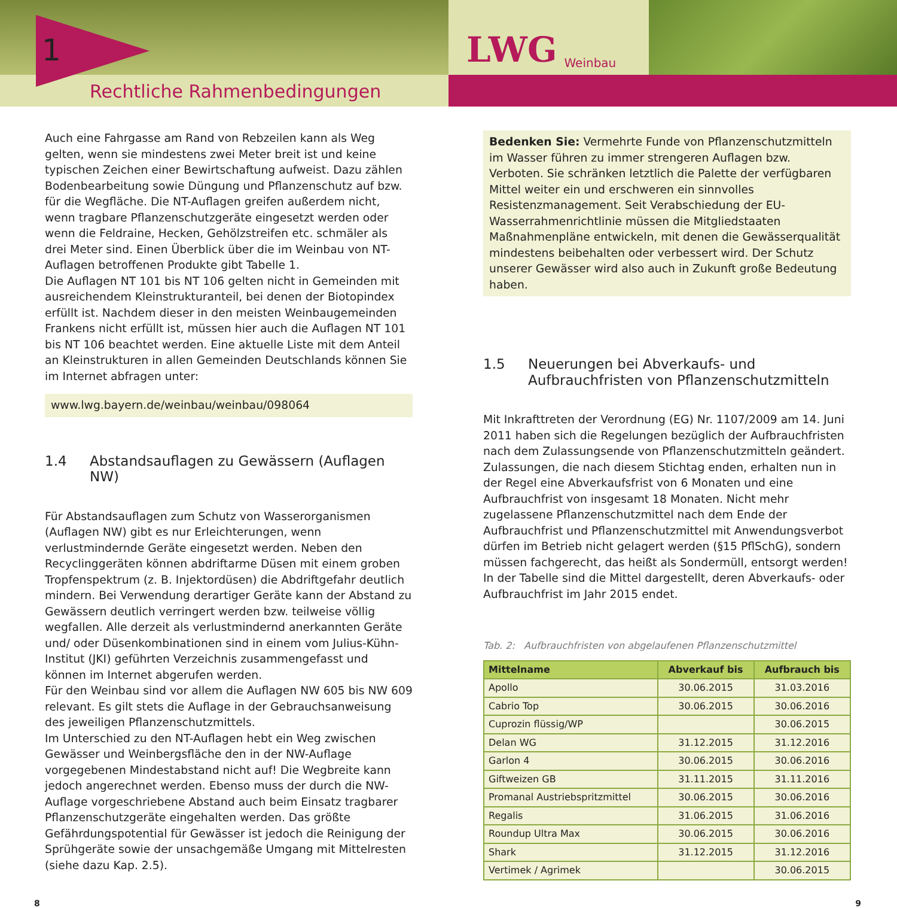1
Rechtliche Rahmenbedingungen
LWG Weinbau
Auch eine Fahrgasse am Rand von Rebzeilen kann als Weg gelten, wenn sie mindestens zwei Meter breit ist und keine typischen Zeichen einer Bewirtschaftung aufweist. Dazu zählen Bodenbearbeitung sowie Düngung und Pflanzenschutz auf bzw. für die Wegfläche. Die NT-Auflagen greifen außerdem nicht, wenn tragbare Pflanzenschutzgeräte eingesetzt werden oder wenn die Feldraine, Hecken, Gehölzstreifen etc. schmäler als drei Meter sind. Einen Überblick über die im Weinbau von NT-Auflagen betroffenen Produkte gibt Tabelle 1.
Die Auflagen NT 101 bis NT 106 gelten nicht in Gemeinden mit ausreichendem Kleinstrukturanteil, bei denen der Biotopindex erfüllt ist. Nachdem dieser in den meisten Weinbaugemeinden Frankens nicht erfüllt ist, müssen hier auch die Auflagen NT 101 bis NT 106 beachtet werden. Eine aktuelle Liste mit dem Anteil an Kleinstrukturen in allen Gemeinden Deutschlands können Sie im Internet abfragen unter:
www.lwg.bayern.de/weinbau/weinbau/098064
1.4 Abstandsauflagen zu Gewässern (Auflagen NW)
Für Abstandsauflagen zum Schutz von Wasserorganismen (Auflagen NW) gibt es nur Erleichterungen, wenn verlustmindernde Geräte eingesetzt werden. Neben den Recyclinggeräten können abdriftarme Düsen mit einem groben Tropfenspektrum (z. B. Injektordüsen) die Abdriftgefahr deutlich mindern. Bei Verwendung derartiger Geräte kann der Abstand zu Gewässern deutlich verringert werden bzw. teilweise völlig wegfallen. Alle derzeit als verlustmindernd anerkannten Geräte und/ oder Düsenkombinationen sind in einem vom Julius-Kühn-Institut (JKI) geführten Verzeichnis zusammengefasst und können im Internet abgerufen werden.
Für den Weinbau sind vor allem die Auflagen NW 605 bis NW 609 relevant. Es gilt stets die Auflage in der Gebrauchsanweisung des jeweiligen Pflanzenschutzmittels.
Im Unterschied zu den NT-Auflagen hebt ein Weg zwischen Gewässer und Weinbergsfläche den in der NW-Auflage vorgegebenen Mindestabstand nicht auf! Die Wegbreite kann jedoch angerechnet werden. Ebenso muss der durch die NW-Auflage vorgeschriebene Abstand auch beim Einsatz tragbarer Pflanzenschutzgeräte eingehalten werden. Das größte Gefährdungspotential für Gewässer ist jedoch die Reinigung der Sprühgeräte sowie der unsachgemäße Umgang mit Mittelresten (siehe dazu Kap. 2.5).
Bedenken Sie: Vermehrte Funde von Pflanzenschutzmitteln im Wasser führen zu immer strengeren Auflagen bzw. Verboten. Sie schränken letztlich die Palette der verfügbaren Mittel weiter ein und erschweren ein sinnvolles Resistenzmanagement. Seit Verabschiedung der EU-Wasserrahmenrichtlinie müssen die Mitgliedstaaten Maßnahmenpläne entwickeln, mit denen die Gewässerqualität mindestens beibehalten oder verbessert wird. Der Schutz unserer Gewässer wird also auch in Zukunft große Bedeutung haben.
1.5 Neuerungen bei Abverkaufs- und Aufbrauchfristen von Pflanzenschutzmitteln
Mit Inkrafttreten der Verordnung (EG) Nr. 1107/2009 am 14. Juni 2011 haben sich die Regelungen bezüglich der Aufbrauchfristen nach dem Zulassungsende von Pflanzenschutzmitteln geändert. Zulassungen, die nach diesem Stichtag enden, erhalten nun in der Regel eine Abverkaufsfrist von 6 Monaten und eine Aufbrauchfrist von insgesamt 18 Monaten. Nicht mehr zugelassene Pflanzenschutzmittel nach dem Ende der Aufbrauchfrist und Pflanzenschutzmittel mit Anwendungsverbot dürfen im Betrieb nicht gelagert werden (§15 PflSchG), sondern müssen fachgerecht, das heißt als Sondermüll, entsorgt werden! In der Tabelle sind die Mittel dargestellt, deren Abverkaufs- oder Aufbrauchfrist im Jahr 2015 endet.
Tab. 2: Aufbrauchfristen von abgelaufenen Pflanzenschutzmittel
| Mittelname | Abverkauf bis | Aufbrauch bis |
| --- | --- | --- |
| Apollo | 30.06.2015 | 31.03.2016 |
| Cabrio Top | 30.06.2015 | 30.06.2016 |
| Cuprozin flüssig/WP | | 30.06.2015 |
| Delan WG | 31.12.2015 | 31.12.2016 |
| Garlon 4 | 30.06.2015 | 30.06.2016 |
| Giftweizen GB | 31.11.2015 | 31.11.2016 |
| Promanal Austriebspritzmittel | 30.06.2015 | 30.06.2016 |
| Regalis | 31.06.2015 | 31.06.2016 |
| Roundup Ultra Max | 30.06.2015 | 30.06.2016 |
| Shark | 31.12.2015 | 31.12.2016 |
| Vertimek / Agrimek | | 30.06.2015 |
8 9